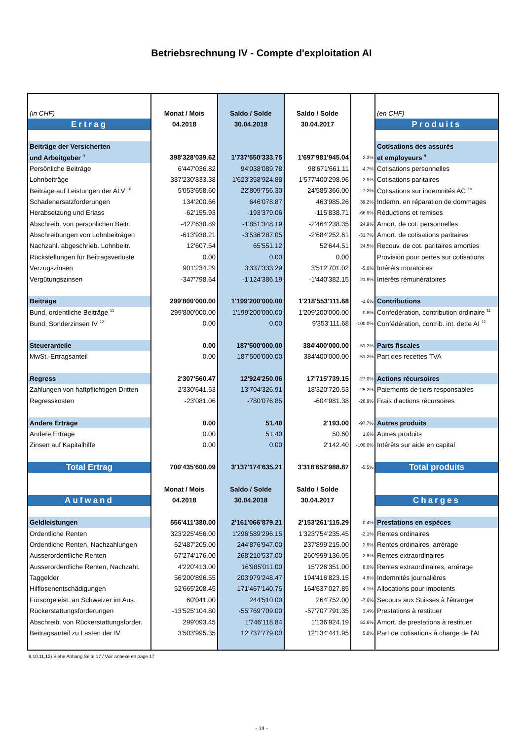Betriebsrechnung IV - Compte d'exploitation AI
| (in CHF) | Monat / Mois | Saldo / Solde | Saldo / Solde | | (en CHF) |
| Ertrag | 04.2018 | 30.04.2018 | 30.04.2017 | | Produits |
| Beiträge der Versicherten | | | | | Cotisations des assurés |
| und Arbeitgeber <sup>9</sup> | 398'328'039.62 | 1'737'550'333.75 | 1'697'981'945.04 | 2.3% | et employeurs <sup>9</sup> |
| Persönliche Beiträge | 6'447'036.82 | 94'038'089.78 | 98'671'661.11 | -4.7% | Cotisations personnelles |
| Lohnbeiträge | 387'230'833.38 | 1'623'358'924.88 | 1'577'400'298.96 | 2.9% | Cotisations paritaires |
| Beiträge auf Leistungen der ALV <sup>10</sup> | 5'053'658.60 | 22'809'756.30 | 24'585'366.00 | -7.2% | Cotisations sur indemnités AC <sup>10</sup> |
| Schadenersatzforderungen | 134'200.66 | 646'078.87 | 463'985.26 | 39.2% | Indemn. en réparation de dommages |
| Herabsetzung und Erlass | -62'155.93 | -193'379.06 | -115'838.71 | -66.9% | Réductions et remises |
| Abschreib. von persönlichen Beitr. | -427'638.89 | -1'851'348.19 | -2'464'238.35 | 24.9% | Amort. de cot. personnelles |
| Abschreibungen von Lohnbeiträgen | -613'938.21 | -3'536'287.05 | -2'684'252.61 | -31.7% | Amort. de cotisations paritaires |
| Nachzahl. abgeschrieb. Lohnbeitr. | 12'607.54 | 65'551.12 | 52'644.51 | 24.5% | Recouv. de cot. paritaires amorties |
| Rückstellungen für Beitragsverluste | 0.00 | 0.00 | 0.00 | | Provision pour pertes sur cotisations |
| Verzugszinsen | 901'234.29 | 3'337'333.29 | 3'512'701.02 | -5.0% | Intérêts moratoires |
| Vergütungszinsen | -347'798.64 | -1'124'386.19 | -1'440'382.15 | 21.9% | Intérêts rémunératoires |
| Beiträge | 299'800'000.00 | 1'199'200'000.00 | 1'218'553'111.68 | -1.6% | Contributions |
| Bund, ordentliche Beiträge <sup>11</sup> | 299'800'000.00 | 1'199'200'000.00 | 1'209'200'000.00 | -0.8% | Confédération, contribution ordinaire <sup>11</sup> |
| Bund, Sonderzinsen IV <sup>12</sup> | 0.00 | 0.00 | 9'353'111.68 | -100.0% | Confédération, contrib. int. dette AI <sup>12</sup> |
| Steueranteile | 0.00 | 187'500'000.00 | 384'400'000.00 | -51.2% | Parts fiscales |
| MwSt.-Ertragsanteil | 0.00 | 187'500'000.00 | 384'400'000.00 | -51.2% | Part des recettes TVA |
| Regress | 2'307'560.47 | 12'924'250.06 | 17'715'739.15 | -27.0% | Actions récursoires |
| Zahlungen von haftpflichtigen Dritten | 2'330'641.53 | 13'704'326.91 | 18'320'720.53 | -25.2% | Paiements de tiers responsables |
| Regresskosten | -23'081.06 | -780'076.85 | -604'981.38 | -28.9% | Frais d'actions récursoires |
| Andere Erträge | 0.00 | 51.40 | 2'193.00 | -97.7% | Autres produits |
| Andere Erträge | 0.00 | 51.40 | 50.60 | 1.6% | Autres produits |
| Zinsen auf Kapitalhilfe | 0.00 | 0.00 | 2'142.40 | -100.0% | Intérêts sur aide en capital |
| Total Ertrag | 700'435'600.09 | 3'137'174'635.21 | 3'318'652'988.87 | -5.5% | Total produits |
| | Monat / Mois | Saldo / Solde | Saldo / Solde | | |
| Aufwand | 04.2018 | 30.04.2018 | 30.04.2017 | | Charges |
| Geldleistungen | 556'411'380.00 | 2'161'066'879.21 | 2'153'261'115.29 | 0.4% | Prestations en espèces |
| Ordentliche Renten | 323'225'456.00 | 1'296'589'296.15 | 1'323'754'235.45 | -2.1% | Rentes ordinaires |
| Ordentliche Renten, Nachzahlungen | 62'487'205.00 | 244'876'947.00 | 237'899'215.00 | 2.9% | Rentes ordinaires, arrérage |
| Ausserordentliche Renten | 67'274'176.00 | 268'210'537.00 | 260'999'136.05 | 2.8% | Rentes extraordinaires |
| Ausserordentliche Renten, Nachzahl. | 4'220'413.00 | 16'985'011.00 | 15'726'351.00 | 8.0% | Rentes extraordinaires, arrérage |
| Taggelder | 56'200'896.55 | 203'979'248.47 | 194'416'823.15 | 4.9% | Indemnités journalières |
| Hilflosenentschädigungen | 52'665'208.45 | 171'467'140.75 | 164'637'027.85 | 4.1% | Allocations pour impotents |
| Fürsorgeleist. an Schweizer im Aus. | 60'041.00 | 244'510.00 | 264'752.00 | -7.6% | Secours aux Suisses à l'étranger |
| Rückerstattungsforderungen | -13'525'104.80 | -55'769'709.00 | -57'707'791.35 | 3.4% | Prestations à restituer |
| Abschreib. von Rückerstattungsforder. | 299'093.45 | 1'746'118.84 | 1'136'924.19 | 53.6% | Amort. de prestations à restituer |
| Beitragsanteil zu Lasten der IV | 3'503'995.35 | 12'737'779.00 | 12'134'441.95 | 5.0% | Part de cotisations à charge de l'AI |
9,10,11,12) Siehe Anhang Seite 17 / Voir annexe en page 17
- 14 -